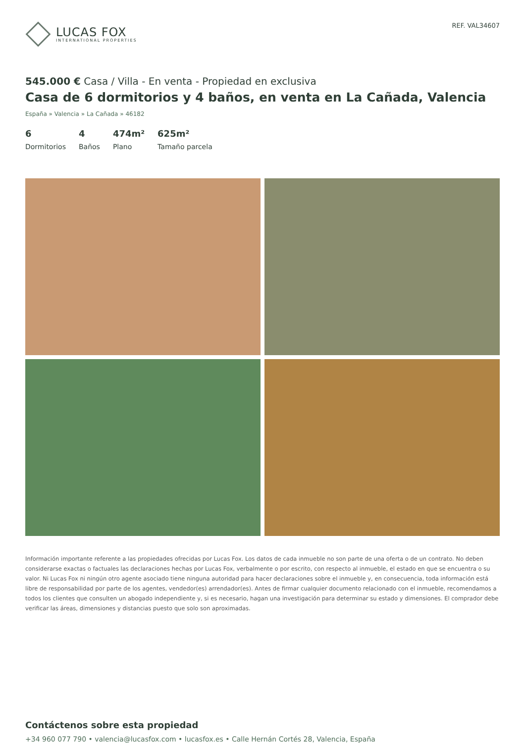LUCAS FOX
INTERNATIONAL PROPERTIES
REF. VAL34607
545.000 € Casa / Villa - En venta - Propiedad en exclusiva
Casa de 6 dormitorios y 4 baños, en venta en La Cañada, Valencia
España » Valencia » La Cañada » 46182
6
Dormitorios
4
Baños
474m²
Plano
625m²
Tamaño parcela
Información importante referente a las propiedades ofrecidas por Lucas Fox. Los datos de cada inmueble no son parte de una oferta o de un contrato. No deben considerarse exactas o factuales las declaraciones hechas por Lucas Fox, verbalmente o por escrito, con respecto al inmueble, el estado en que se encuentra o su valor. Ni Lucas Fox ni ningún otro agente asociado tiene ninguna autoridad para hacer declaraciones sobre el inmueble y, en consecuencia, toda información está libre de responsabilidad por parte de los agentes, vendedor(es) arrendador(es). Antes de firmar cualquier documento relacionado con el inmueble, recomendamos a todos los clientes que consulten un abogado independiente y, si es necesario, hagan una investigación para determinar su estado y dimensiones. El comprador debe verificar las áreas, dimensiones y distancias puesto que solo son aproximadas.
Contáctenos sobre esta propiedad
+34 960 077 790 • valencia@lucasfox.com • lucasfox.es • Calle Hernán Cortés 28, Valencia, España